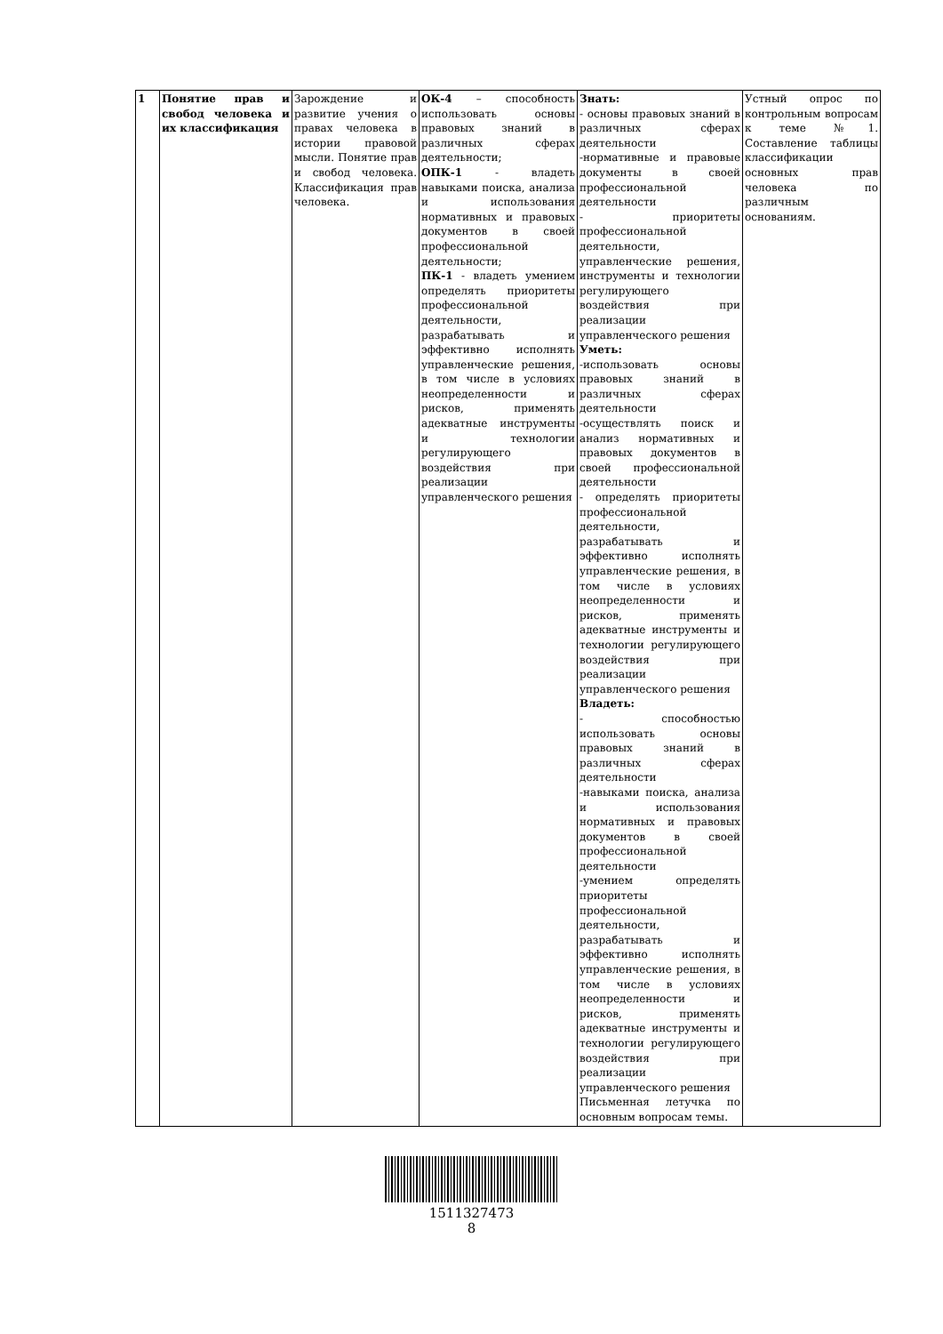| 1 | Понятие прав и свобод человека и их классификация | Зарождение и развитие учения о правах человека в истории правовой мысли. Понятие прав и свобод человека. Классификация прав человека. | ОК-4 – способность использовать основы правовых знаний в различных сферах деятельности; ОПК-1 - владеть навыками поиска, анализа и использования нормативных и правовых документов в своей профессиональной деятельности; ПК-1 - владеть умением определять приоритеты профессиональной деятельности, разрабатывать и эффективно исполнять управленческие решения, в том числе в условиях неопределенности и рисков, применять адекватные инструменты и технологии регулирующего воздействия при реализации управленческого решения | Знать: - основы правовых знаний в различных сферах деятельности -нормативные и правовые документы в своей профессиональной деятельности - приоритеты профессиональной деятельности, управленческие решения, инструменты и технологии регулирующего воздействия при реализации управленческого решения Уметь: -использовать основы правовых знаний в различных сферах деятельности -осуществлять поиск и анализ нормативных и правовых документов в своей профессиональной деятельности - определять приоритеты профессиональной деятельности, разрабатывать и эффективно исполнять управленческие решения, в том числе в условиях неопределенности и рисков, применять адекватные инструменты и технологии регулирующего воздействия при реализации управленческого решения Владеть: - способностью использовать основы правовых знаний в различных сферах деятельности -навыками поиска, анализа и использования нормативных и правовых документов в своей профессиональной деятельности -умением определять приоритеты профессиональной деятельности, разрабатывать и эффективно исполнять управленческие решения, в том числе в условиях неопределенности и рисков, применять адекватные инструменты и технологии регулирующего воздействия при реализации управленческого решения Письменная летучка по основным вопросам темы. | Устный опрос по контрольным вопросам к теме №1. Составление таблицы классификации основных прав человека по различным основаниям. |
1511327473
8